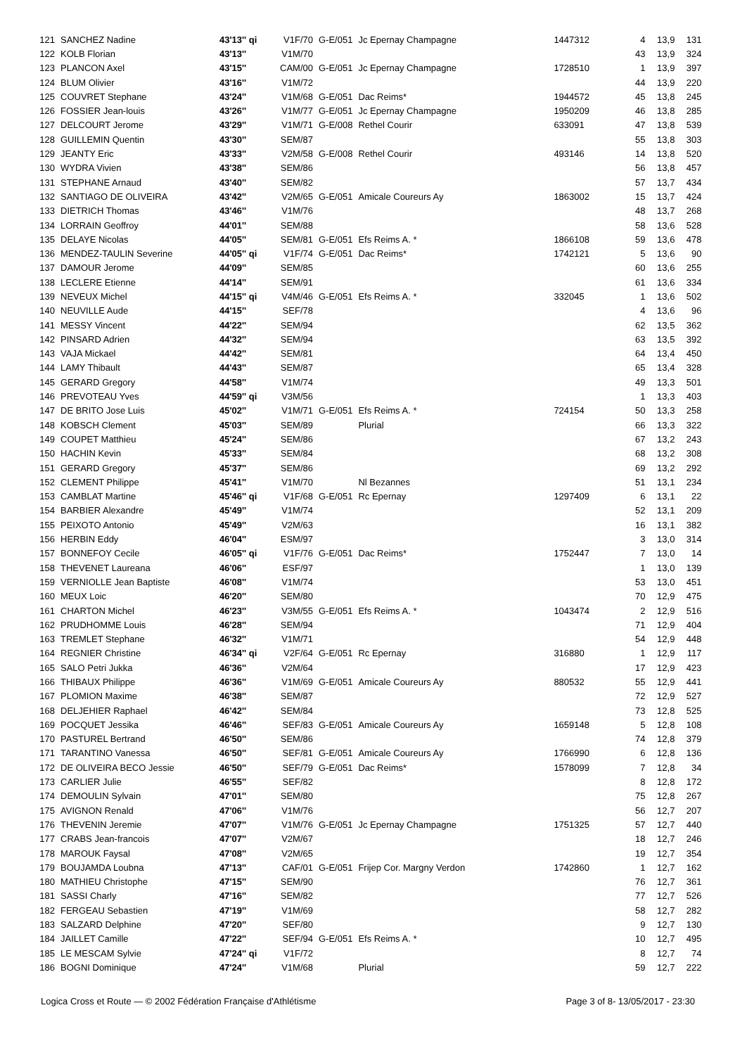| 121 | SANCHEZ Nadine | 43'13'' qi | V1F/70 | G-E/051 | Jc Epernay Champagne | 1447312 | 4 | 13,9 | 131 |
| 122 | KOLB Florian | 43'13'' | V1M/70 | | | | 43 | 13,9 | 324 |
| 123 | PLANCON Axel | 43'15'' | CAM/00 | G-E/051 | Jc Epernay Champagne | 1728510 | 1 | 13,9 | 397 |
| 124 | BLUM Olivier | 43'16'' | V1M/72 | | | | 44 | 13,9 | 220 |
| 125 | COUVRET Stephane | 43'24'' | V1M/68 | G-E/051 | Dac Reims* | 1944572 | 45 | 13,8 | 245 |
| 126 | FOSSIER Jean-louis | 43'26'' | V1M/77 | G-E/051 | Jc Epernay Champagne | 1950209 | 46 | 13,8 | 285 |
| 127 | DELCOURT Jerome | 43'29'' | V1M/71 | G-E/008 | Rethel Courir | 633091 | 47 | 13,8 | 539 |
| 128 | GUILLEMIN Quentin | 43'30'' | SEM/87 | | | | 55 | 13,8 | 303 |
| 129 | JEANTY Eric | 43'33'' | V2M/58 | G-E/008 | Rethel Courir | 493146 | 14 | 13,8 | 520 |
| 130 | WYDRA Vivien | 43'38'' | SEM/86 | | | | 56 | 13,8 | 457 |
| 131 | STEPHANE Arnaud | 43'40'' | SEM/82 | | | | 57 | 13,7 | 434 |
| 132 | SANTIAGO DE OLIVEIRA | 43'42'' | V2M/65 | G-E/051 | Amicale Coureurs Ay | 1863002 | 15 | 13,7 | 424 |
| 133 | DIETRICH Thomas | 43'46'' | V1M/76 | | | | 48 | 13,7 | 268 |
| 134 | LORRAIN Geoffroy | 44'01'' | SEM/88 | | | | 58 | 13,6 | 528 |
| 135 | DELAYE Nicolas | 44'05'' | SEM/81 | G-E/051 | Efs Reims A. * | 1866108 | 59 | 13,6 | 478 |
| 136 | MENDEZ-TAULIN Severine | 44'05'' qi | V1F/74 | G-E/051 | Dac Reims* | 1742121 | 5 | 13,6 | 90 |
| 137 | DAMOUR Jerome | 44'09'' | SEM/85 | | | | 60 | 13,6 | 255 |
| 138 | LECLERE Etienne | 44'14'' | SEM/91 | | | | 61 | 13,6 | 334 |
| 139 | NEVEUX Michel | 44'15'' qi | V4M/46 | G-E/051 | Efs Reims A. * | 332045 | 1 | 13,6 | 502 |
| 140 | NEUVILLE Aude | 44'15'' | SEF/78 | | | | 4 | 13,6 | 96 |
| 141 | MESSY Vincent | 44'22'' | SEM/94 | | | | 62 | 13,5 | 362 |
| 142 | PINSARD Adrien | 44'32'' | SEM/94 | | | | 63 | 13,5 | 392 |
| 143 | VAJA Mickael | 44'42'' | SEM/81 | | | | 64 | 13,4 | 450 |
| 144 | LAMY Thibault | 44'43'' | SEM/87 | | | | 65 | 13,4 | 328 |
| 145 | GERARD Gregory | 44'58'' | V1M/74 | | | | 49 | 13,3 | 501 |
| 146 | PREVOTEAU Yves | 44'59'' qi | V3M/56 | | | | 1 | 13,3 | 403 |
| 147 | DE BRITO Jose Luis | 45'02'' | V1M/71 | G-E/051 | Efs Reims A. * | 724154 | 50 | 13,3 | 258 |
| 148 | KOBSCH Clement | 45'03'' | SEM/89 | | Plurial | | 66 | 13,3 | 322 |
| 149 | COUPET Matthieu | 45'24'' | SEM/86 | | | | 67 | 13,2 | 243 |
| 150 | HACHIN Kevin | 45'33'' | SEM/84 | | | | 68 | 13,2 | 308 |
| 151 | GERARD Gregory | 45'37'' | SEM/86 | | | | 69 | 13,2 | 292 |
| 152 | CLEMENT Philippe | 45'41'' | V1M/70 | | Nl Bezannes | | 51 | 13,1 | 234 |
| 153 | CAMBLAT Martine | 45'46'' qi | V1F/68 | G-E/051 | Rc Epernay | 1297409 | 6 | 13,1 | 22 |
| 154 | BARBIER Alexandre | 45'49'' | V1M/74 | | | | 52 | 13,1 | 209 |
| 155 | PEIXOTO Antonio | 45'49'' | V2M/63 | | | | 16 | 13,1 | 382 |
| 156 | HERBIN Eddy | 46'04'' | ESM/97 | | | | 3 | 13,0 | 314 |
| 157 | BONNEFOY Cecile | 46'05'' qi | V1F/76 | G-E/051 | Dac Reims* | 1752447 | 7 | 13,0 | 14 |
| 158 | THEVENET Laureana | 46'06'' | ESF/97 | | | | 1 | 13,0 | 139 |
| 159 | VERNIOLLE Jean Baptiste | 46'08'' | V1M/74 | | | | 53 | 13,0 | 451 |
| 160 | MEUX Loic | 46'20'' | SEM/80 | | | | 70 | 12,9 | 475 |
| 161 | CHARTON Michel | 46'23'' | V3M/55 | G-E/051 | Efs Reims A. * | 1043474 | 2 | 12,9 | 516 |
| 162 | PRUDHOMME Louis | 46'28'' | SEM/94 | | | | 71 | 12,9 | 404 |
| 163 | TREMLET Stephane | 46'32'' | V1M/71 | | | | 54 | 12,9 | 448 |
| 164 | REGNIER Christine | 46'34'' qi | V2F/64 | G-E/051 | Rc Epernay | 316880 | 1 | 12,9 | 117 |
| 165 | SALO Petri Jukka | 46'36'' | V2M/64 | | | | 17 | 12,9 | 423 |
| 166 | THIBAUX Philippe | 46'36'' | V1M/69 | G-E/051 | Amicale Coureurs Ay | 880532 | 55 | 12,9 | 441 |
| 167 | PLOMION Maxime | 46'38'' | SEM/87 | | | | 72 | 12,9 | 527 |
| 168 | DELJEHIER Raphael | 46'42'' | SEM/84 | | | | 73 | 12,8 | 525 |
| 169 | POCQUET Jessika | 46'46'' | SEF/83 | G-E/051 | Amicale Coureurs Ay | 1659148 | 5 | 12,8 | 108 |
| 170 | PASTUREL Bertrand | 46'50'' | SEM/86 | | | | 74 | 12,8 | 379 |
| 171 | TARANTINO Vanessa | 46'50'' | SEF/81 | G-E/051 | Amicale Coureurs Ay | 1766990 | 6 | 12,8 | 136 |
| 172 | DE OLIVEIRA BECO Jessie | 46'50'' | SEF/79 | G-E/051 | Dac Reims* | 1578099 | 7 | 12,8 | 34 |
| 173 | CARLIER Julie | 46'55'' | SEF/82 | | | | 8 | 12,8 | 172 |
| 174 | DEMOULIN Sylvain | 47'01'' | SEM/80 | | | | 75 | 12,8 | 267 |
| 175 | AVIGNON Renald | 47'06'' | V1M/76 | | | | 56 | 12,7 | 207 |
| 176 | THEVENIN Jeremie | 47'07'' | V1M/76 | G-E/051 | Jc Epernay Champagne | 1751325 | 57 | 12,7 | 440 |
| 177 | CRABS Jean-francois | 47'07'' | V2M/67 | | | | 18 | 12,7 | 246 |
| 178 | MAROUK Faysal | 47'08'' | V2M/65 | | | | 19 | 12,7 | 354 |
| 179 | BOUJAMDA Loubna | 47'13'' | CAF/01 | G-E/051 | Frijep Cor. Margny Verdon | 1742860 | 1 | 12,7 | 162 |
| 180 | MATHIEU Christophe | 47'15'' | SEM/90 | | | | 76 | 12,7 | 361 |
| 181 | SASSI Charly | 47'16'' | SEM/82 | | | | 77 | 12,7 | 526 |
| 182 | FERGEAU Sebastien | 47'19'' | V1M/69 | | | | 58 | 12,7 | 282 |
| 183 | SALZARD Delphine | 47'20'' | SEF/80 | | | | 9 | 12,7 | 130 |
| 184 | JAILLET Camille | 47'22'' | SEF/94 | G-E/051 | Efs Reims A. * | | 10 | 12,7 | 495 |
| 185 | LE MESCAM Sylvie | 47'24'' qi | V1F/72 | | | | 8 | 12,7 | 74 |
| 186 | BOGNI Dominique | 47'24'' | V1M/68 | | Plurial | | 59 | 12,7 | 222 |
Logica Cross et Route — © 2002 Fédération Française d'Athlétisme Page 3 of 8- 13/05/2017 - 23:30